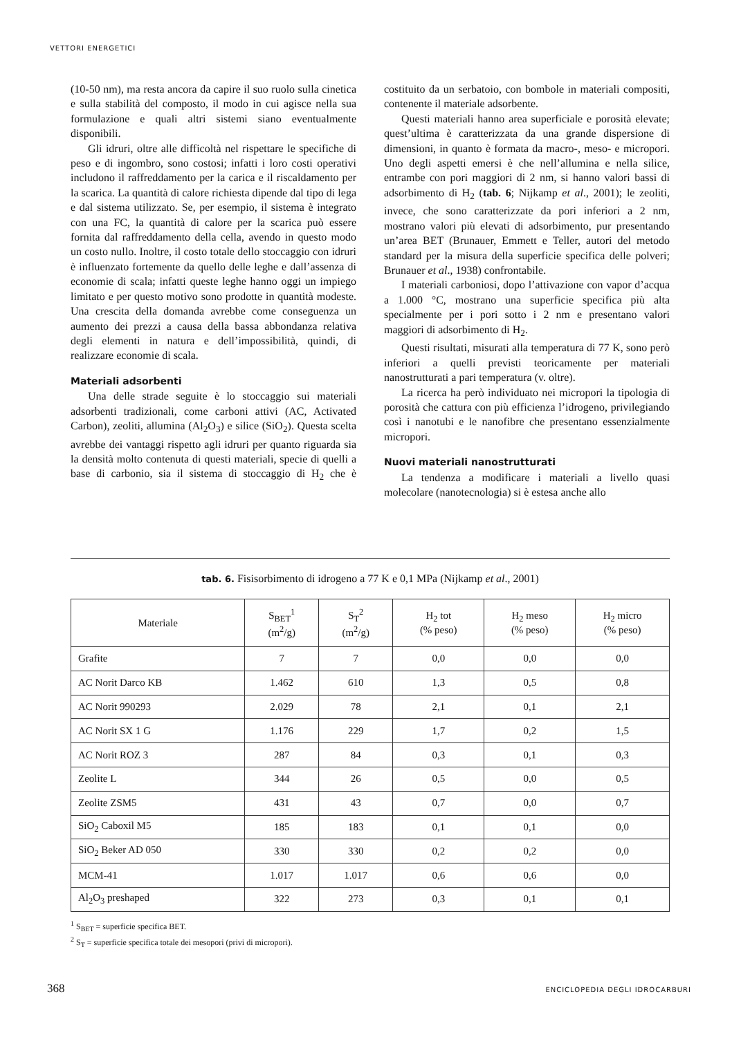VETTORI ENERGETICI
(10-50 nm), ma resta ancora da capire il suo ruolo sulla cinetica e sulla stabilità del composto, il modo in cui agisce nella sua formulazione e quali altri sistemi siano eventualmente disponibili.
Gli idruri, oltre alle difficoltà nel rispettare le specifiche di peso e di ingombro, sono costosi; infatti i loro costi operativi includono il raffreddamento per la carica e il riscaldamento per la scarica. La quantità di calore richiesta dipende dal tipo di lega e dal sistema utilizzato. Se, per esempio, il sistema è integrato con una FC, la quantità di calore per la scarica può essere fornita dal raffreddamento della cella, avendo in questo modo un costo nullo. Inoltre, il costo totale dello stoccaggio con idruri è influenzato fortemente da quello delle leghe e dall’assenza di economie di scala; infatti queste leghe hanno oggi un impiego limitato e per questo motivo sono prodotte in quantità modeste. Una crescita della domanda avrebbe come conseguenza un aumento dei prezzi a causa della bassa abbondanza relativa degli elementi in natura e dell’impossibilità, quindi, di realizzare economie di scala.
Materiali adsorbenti
Una delle strade seguite è lo stoccaggio sui materiali adsorbenti tradizionali, come carboni attivi (AC, Activated Carbon), zeoliti, allumina (Al<sub>2</sub>O<sub>3</sub>) e silice (SiO<sub>2</sub>). Questa scelta avrebbe dei vantaggi rispetto agli idruri per quanto riguarda sia la densità molto contenuta di questi materiali, specie di quelli a base di carbonio, sia il sistema di stoccaggio di H<sub>2</sub> che è costituito da un serbatoio, con bombole in materiali compositi, contenente il materiale adsorbente.
Questi materiali hanno area superficiale e porosità elevate; quest’ultima è caratterizzata da una grande dispersione di dimensioni, in quanto è formata da macro-, meso- e micropori. Uno degli aspetti emersi è che nell’allumina e nella silice, entrambe con pori maggiori di 2 nm, si hanno valori bassi di adsorbimento di H<sub>2</sub> (tab. 6; Nijkamp et al., 2001); le zeoliti, invece, che sono caratterizzate da pori inferiori a 2 nm, mostrano valori più elevati di adsorbimento, pur presentando un’area BET (Brunauer, Emmett e Teller, autori del metodo standard per la misura della superficie specifica delle polveri; Brunauer et al., 1938) confrontabile.
I materiali carboniosi, dopo l’attivazione con vapor d’acqua a 1.000 °C, mostrano una superficie specifica più alta specialmente per i pori sotto i 2 nm e presentano valori maggiori di adsorbimento di H<sub>2</sub>.
Questi risultati, misurati alla temperatura di 77 K, sono però inferiori a quelli previsti teoricamente per materiali nanostrutturati a pari temperatura (v. oltre).
La ricerca ha però individuato nei micropori la tipologia di porosità che cattura con più efficienza l’idrogeno, privilegiando così i nanotubi e le nanofibre che presentano essenzialmente micropori.
Nuovi materiali nanostrutturati
La tendenza a modificare i materiali a livello quasi molecolare (nanotecnologia) si è estesa anche allo
tab. 6. Fisisorbimento di idrogeno a 77 K e 0,1 MPa (Nijkamp et al., 2001)
| Materiale | S<sub>BET</sub><sup>1</sup> (m<sup>2</sup>/g) | S<sub>T</sub><sup>2</sup> (m<sup>2</sup>/g) | H<sub>2</sub> tot (% peso) | H<sub>2</sub> meso (% peso) | H<sub>2</sub> micro (% peso) |
| --- | --- | --- | --- | --- | --- |
| Grafite | 7 | 7 | 0,0 | 0,0 | 0,0 |
| AC Norit Darco KB | 1.462 | 610 | 1,3 | 0,5 | 0,8 |
| AC Norit 990293 | 2.029 | 78 | 2,1 | 0,1 | 2,1 |
| AC Norit SX 1 G | 1.176 | 229 | 1,7 | 0,2 | 1,5 |
| AC Norit ROZ 3 | 287 | 84 | 0,3 | 0,1 | 0,3 |
| Zeolite L | 344 | 26 | 0,5 | 0,0 | 0,5 |
| Zeolite ZSM5 | 431 | 43 | 0,7 | 0,0 | 0,7 |
| SiO<sub>2</sub> Caboxil M5 | 185 | 183 | 0,1 | 0,1 | 0,0 |
| SiO<sub>2</sub> Beker AD 050 | 330 | 330 | 0,2 | 0,2 | 0,0 |
| MCM-41 | 1.017 | 1.017 | 0,6 | 0,6 | 0,0 |
| Al<sub>2</sub>O<sub>3</sub> preshaped | 322 | 273 | 0,3 | 0,1 | 0,1 |
<sup>1</sup> S<sub>BET</sub> = superficie specifica BET.
<sup>2</sup> S<sub>T</sub> = superficie specifica totale dei mesopori (privi di micropori).
368 ENCICLOPEDIA DEGLI IDROCARBURI